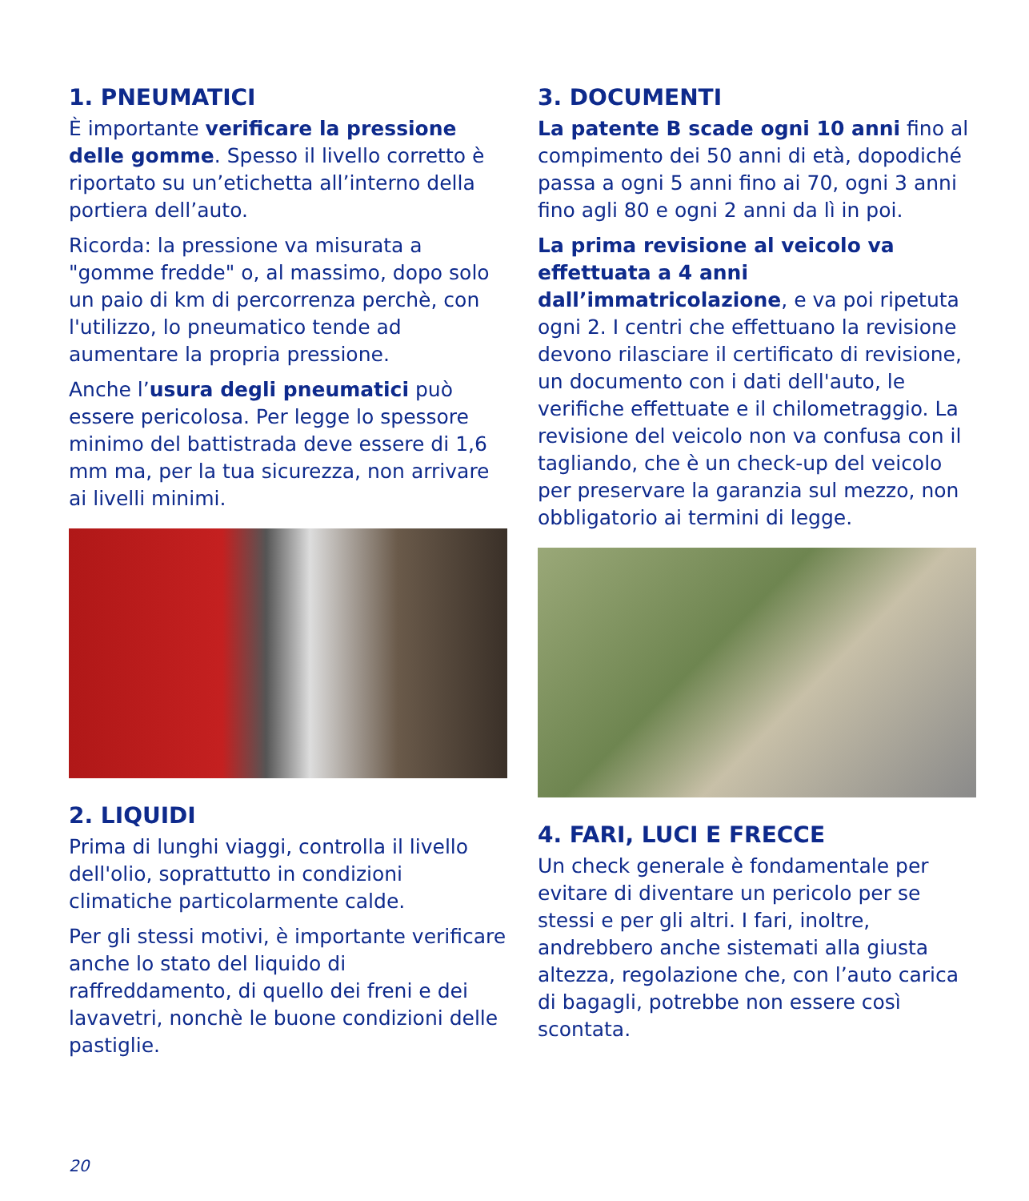1. PNEUMATICI
È importante verificare la pressione delle gomme. Spesso il livello corretto è riportato su un’etichetta all’interno della portiera dell’auto.
Ricorda: la pressione va misurata a "gomme fredde" o, al massimo, dopo solo un paio di km di percorrenza perchè, con l'utilizzo, lo pneumatico tende ad aumentare la propria pressione.
Anche l’usura degli pneumatici può essere pericolosa. Per legge lo spessore minimo del battistrada deve essere di 1,6 mm ma, per la tua sicurezza, non arrivare ai livelli minimi.
2. LIQUIDI
Prima di lunghi viaggi, controlla il livello dell'olio, soprattutto in condizioni climatiche particolarmente calde.
Per gli stessi motivi, è importante verificare anche lo stato del liquido di raffreddamento, di quello dei freni e dei lavavetri, nonchè le buone condizioni delle pastiglie.
3. DOCUMENTI
La patente B scade ogni 10 anni fino al compimento dei 50 anni di età, dopodiché passa a ogni 5 anni fino ai 70, ogni 3 anni fino agli 80 e ogni 2 anni da lì in poi.
La prima revisione al veicolo va effettuata a 4 anni dall’immatricolazione, e va poi ripetuta ogni 2. I centri che effettuano la revisione devono rilasciare il certificato di revisione, un documento con i dati dell'auto, le verifiche effettuate e il chilometraggio. La revisione del veicolo non va confusa con il tagliando, che è un check-up del veicolo per preservare la garanzia sul mezzo, non obbligatorio ai termini di legge.
4. FARI, LUCI E FRECCE
Un check generale è fondamentale per evitare di diventare un pericolo per se stessi e per gli altri. I fari, inoltre, andrebbero anche sistemati alla giusta altezza, regolazione che, con l’auto carica di bagagli, potrebbe non essere così scontata.
20